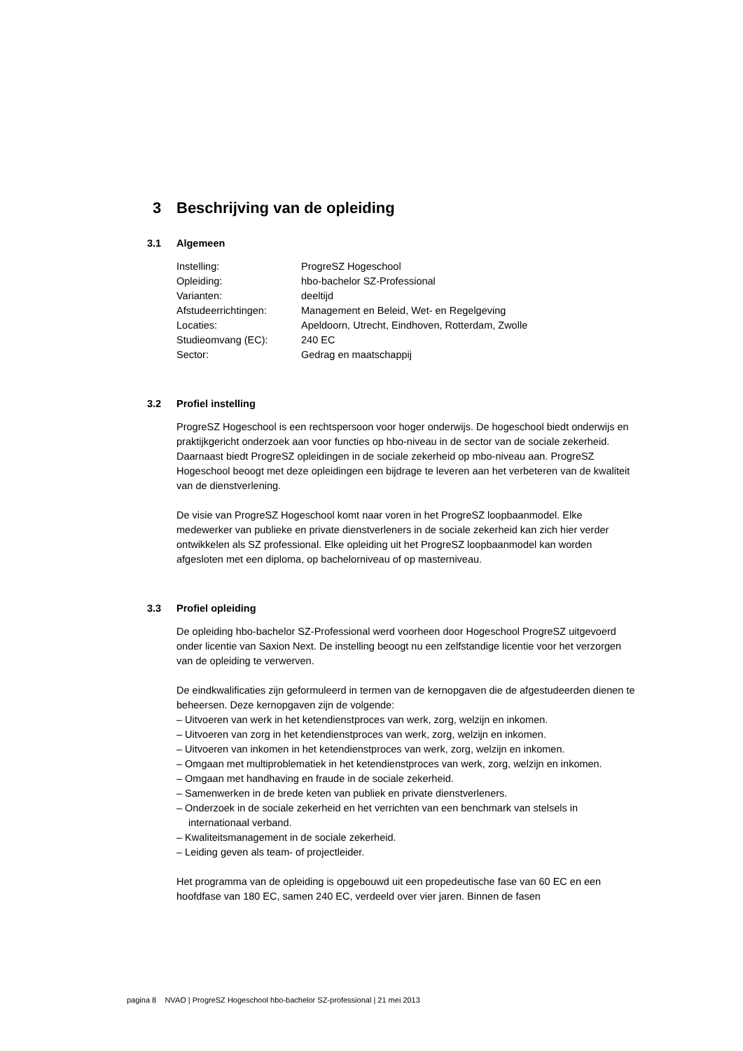3 Beschrijving van de opleiding
3.1 Algemeen
| Instelling: | ProgreSZ Hogeschool |
| Opleiding: | hbo-bachelor SZ-Professional |
| Varianten: | deeltijd |
| Afstudeerrichtingen: | Management en Beleid, Wet- en Regelgeving |
| Locaties: | Apeldoorn, Utrecht, Eindhoven, Rotterdam, Zwolle |
| Studieomvang (EC): | 240 EC |
| Sector: | Gedrag en maatschappij |
3.2 Profiel instelling
ProgreSZ Hogeschool is een rechtspersoon voor hoger onderwijs. De hogeschool biedt onderwijs en praktijkgericht onderzoek aan voor functies op hbo-niveau in de sector van de sociale zekerheid. Daarnaast biedt ProgreSZ opleidingen in de sociale zekerheid op mbo-niveau aan. ProgreSZ Hogeschool beoogt met deze opleidingen een bijdrage te leveren aan het verbeteren van de kwaliteit van de dienstverlening.
De visie van ProgreSZ Hogeschool komt naar voren in het ProgreSZ loopbaanmodel. Elke medewerker van publieke en private dienstverleners in de sociale zekerheid kan zich hier verder ontwikkelen als SZ professional. Elke opleiding uit het ProgreSZ loopbaanmodel kan worden afgesloten met een diploma, op bachelorniveau of op masterniveau.
3.3 Profiel opleiding
De opleiding hbo-bachelor SZ-Professional werd voorheen door Hogeschool ProgreSZ uitgevoerd onder licentie van Saxion Next. De instelling beoogt nu een zelfstandige licentie voor het verzorgen van de opleiding te verwerven.
De eindkwalificaties zijn geformuleerd in termen van de kernopgaven die de afgestudeerden dienen te beheersen. Deze kernopgaven zijn de volgende:
– Uitvoeren van werk in het ketendienstproces van werk, zorg, welzijn en inkomen.
– Uitvoeren van zorg in het ketendienstproces van werk, zorg, welzijn en inkomen.
– Uitvoeren van inkomen in het ketendienstproces van werk, zorg, welzijn en inkomen.
– Omgaan met multiproblematiek in het ketendienstproces van werk, zorg, welzijn en inkomen.
– Omgaan met handhaving en fraude in de sociale zekerheid.
– Samenwerken in de brede keten van publiek en private dienstverleners.
– Onderzoek in de sociale zekerheid en het verrichten van een benchmark van stelsels in internationaal verband.
– Kwaliteitsmanagement in de sociale zekerheid.
– Leiding geven als team- of projectleider.
Het programma van de opleiding is opgebouwd uit een propedeutische fase van 60 EC en een hoofdfase van 180 EC, samen 240 EC, verdeeld over vier jaren. Binnen de fasen
pagina 8 NVAO | ProgreSZ Hogeschool hbo-bachelor SZ-professional | 21 mei 2013